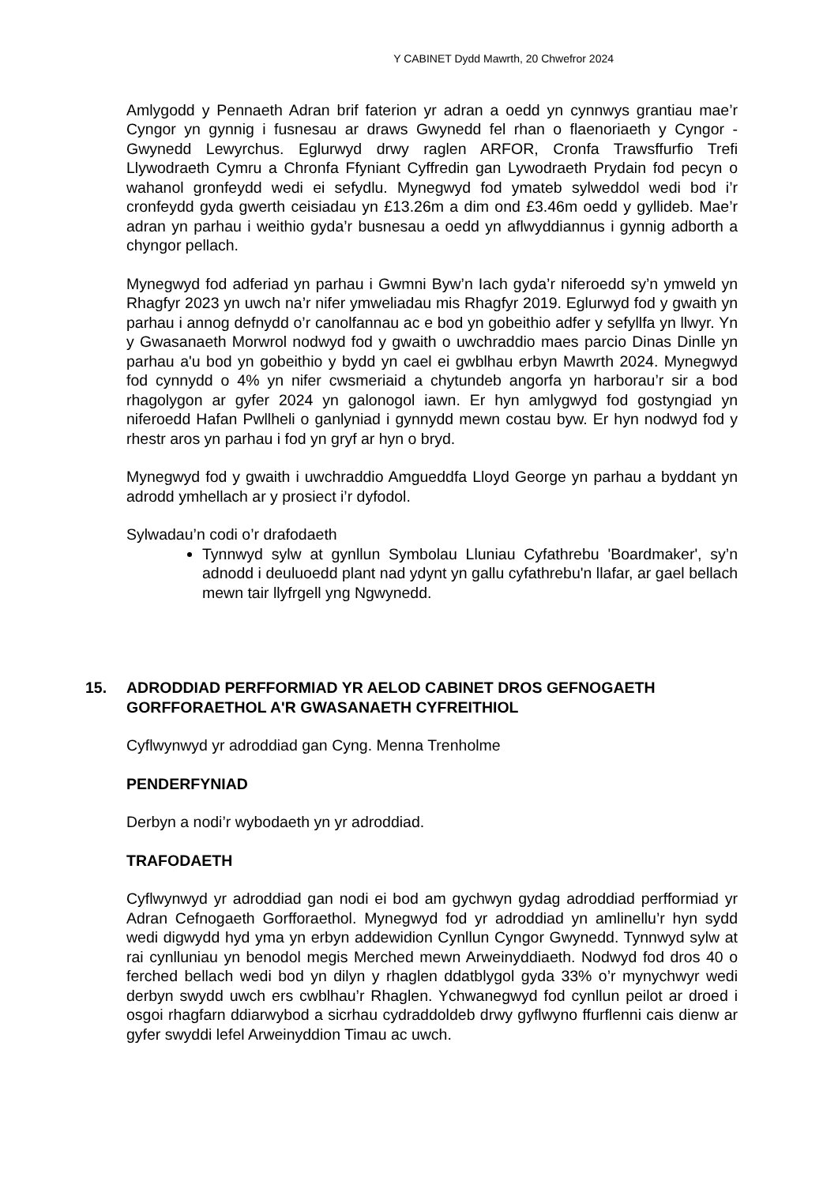Y CABINET Dydd Mawrth, 20 Chwefror 2024
Amlygodd y Pennaeth Adran brif faterion yr adran a oedd yn cynnwys grantiau mae’r Cyngor yn gynnig i fusnesau ar draws Gwynedd fel rhan o flaenoriaeth y Cyngor - Gwynedd Lewyrchus. Eglurwyd drwy raglen ARFOR, Cronfa Trawsffurfio Trefi Llywodraeth Cymru a Chronfa Ffyniant Cyffredin gan Lywodraeth Prydain fod pecyn o wahanol gronfeydd wedi ei sefydlu. Mynegwyd fod ymateb sylweddol wedi bod i’r cronfeydd gyda gwerth ceisiadau yn £13.26m a dim ond £3.46m oedd y gyllideb. Mae’r adran yn parhau i weithio gyda’r busnesau a oedd yn aflwyddiannus i gynnig adborth a chyngor pellach.
Mynegwyd fod adferiad yn parhau i Gwmni Byw’n Iach gyda’r niferoedd sy’n ymweld yn Rhagfyr 2023 yn uwch na’r nifer ymweliadau mis Rhagfyr 2019. Eglurwyd fod y gwaith yn parhau i annog defnydd o’r canolfannau ac e bod yn gobeithio adfer y sefyllfa yn llwyr. Yn y Gwasanaeth Morwrol nodwyd fod y gwaith o uwchraddio maes parcio Dinas Dinlle yn parhau a'u bod yn gobeithio y bydd yn cael ei gwblhau erbyn Mawrth 2024. Mynegwyd fod cynnydd o 4% yn nifer cwsmeriaid a chytundeb angorfa yn harborau’r sir a bod rhagolygon ar gyfer 2024 yn galonogol iawn. Er hyn amlygwyd fod gostyngiad yn niferoedd Hafan Pwllheli o ganlyniad i gynnydd mewn costau byw. Er hyn nodwyd fod y rhestr aros yn parhau i fod yn gryf ar hyn o bryd.
Mynegwyd fod y gwaith i uwchraddio Amgueddfa Lloyd George yn parhau a byddant yn adrodd ymhellach ar y prosiect i’r dyfodol.
Sylwadau’n codi o’r drafodaeth
Tynnwyd sylw at gynllun Symbolau Lluniau Cyfathrebu 'Boardmaker', sy’n adnodd i deuluoedd plant nad ydynt yn gallu cyfathrebu'n llafar, ar gael bellach mewn tair llyfrgell yng Ngwynedd.
15. ADRODDIAD PERFFORMIAD YR AELOD CABINET DROS GEFNOGAETH GORFFORAETHOL A'R GWASANAETH CYFREITHIOL
Cyflwynwyd yr adroddiad gan Cyng. Menna Trenholme
PENDERFYNIAD
Derbyn a nodi’r wybodaeth yn yr adroddiad.
TRAFODAETH
Cyflwynwyd yr adroddiad gan nodi ei bod am gychwyn gydag adroddiad perfformiad yr Adran Cefnogaeth Gorfforaethol. Mynegwyd fod yr adroddiad yn amlinellu’r hyn sydd wedi digwydd hyd yma yn erbyn addewidion Cynllun Cyngor Gwynedd. Tynnwyd sylw at rai cynlluniau yn benodol megis Merched mewn Arweinyddiaeth. Nodwyd fod dros 40 o ferched bellach wedi bod yn dilyn y rhaglen ddatblygol gyda 33% o’r mynychwyr wedi derbyn swydd uwch ers cwblhau’r Rhaglen. Ychwanegwyd fod cynllun peilot ar droed i osgoi rhagfarn ddiarwybod a sicrhau cydraddoldeb drwy gyflwyno ffurflenni cais dienw ar gyfer swyddi lefel Arweinyddion Timau ac uwch.